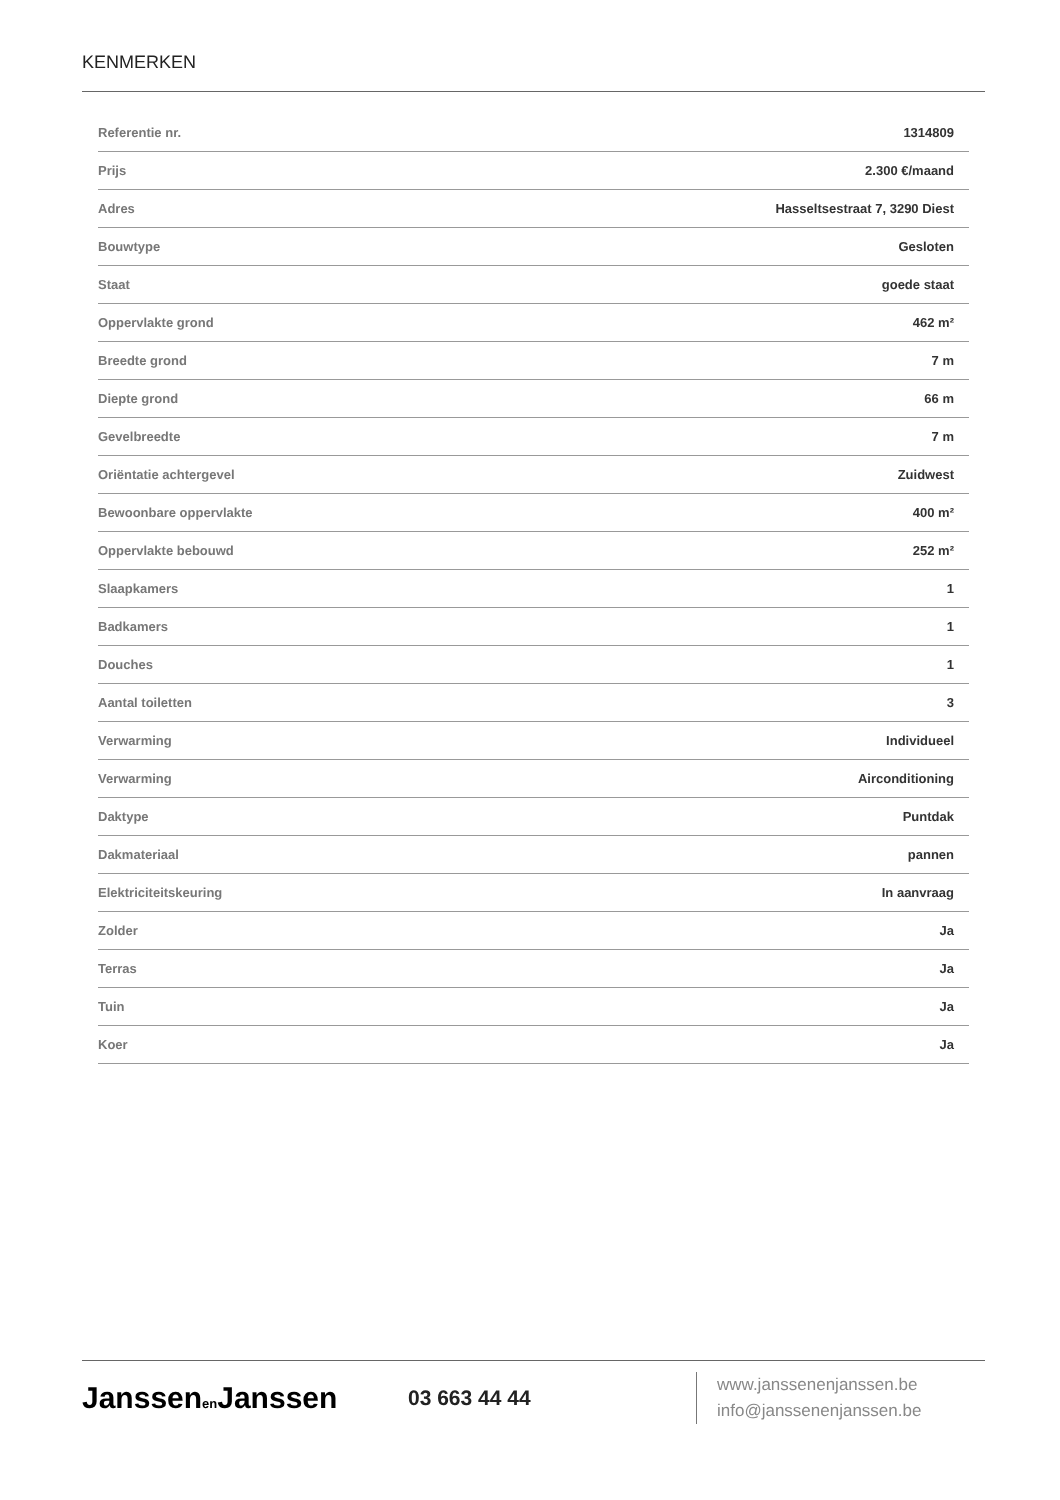KENMERKEN
| Referentie nr. | 1314809 |
| Prijs | 2.300 €/maand |
| Adres | Hasseltsestraat 7, 3290 Diest |
| Bouwtype | Gesloten |
| Staat | goede staat |
| Oppervlakte grond | 462 m² |
| Breedte grond | 7 m |
| Diepte grond | 66 m |
| Gevelbreedte | 7 m |
| Oriëntatie achtergevel | Zuidwest |
| Bewoonbare oppervlakte | 400 m² |
| Oppervlakte bebouwd | 252 m² |
| Slaapkamers | 1 |
| Badkamers | 1 |
| Douches | 1 |
| Aantal toiletten | 3 |
| Verwarming | Individueel |
| Verwarming | Airconditioning |
| Daktype | Puntdak |
| Dakmateriaal | pannen |
| Elektriciteitskeuring | In aanvraag |
| Zolder | Ja |
| Terras | Ja |
| Tuin | Ja |
| Koer | Ja |
Janssenen Janssen
03 663 44 44
www.janssenenjanssen.be
info@janssenenjanssen.be